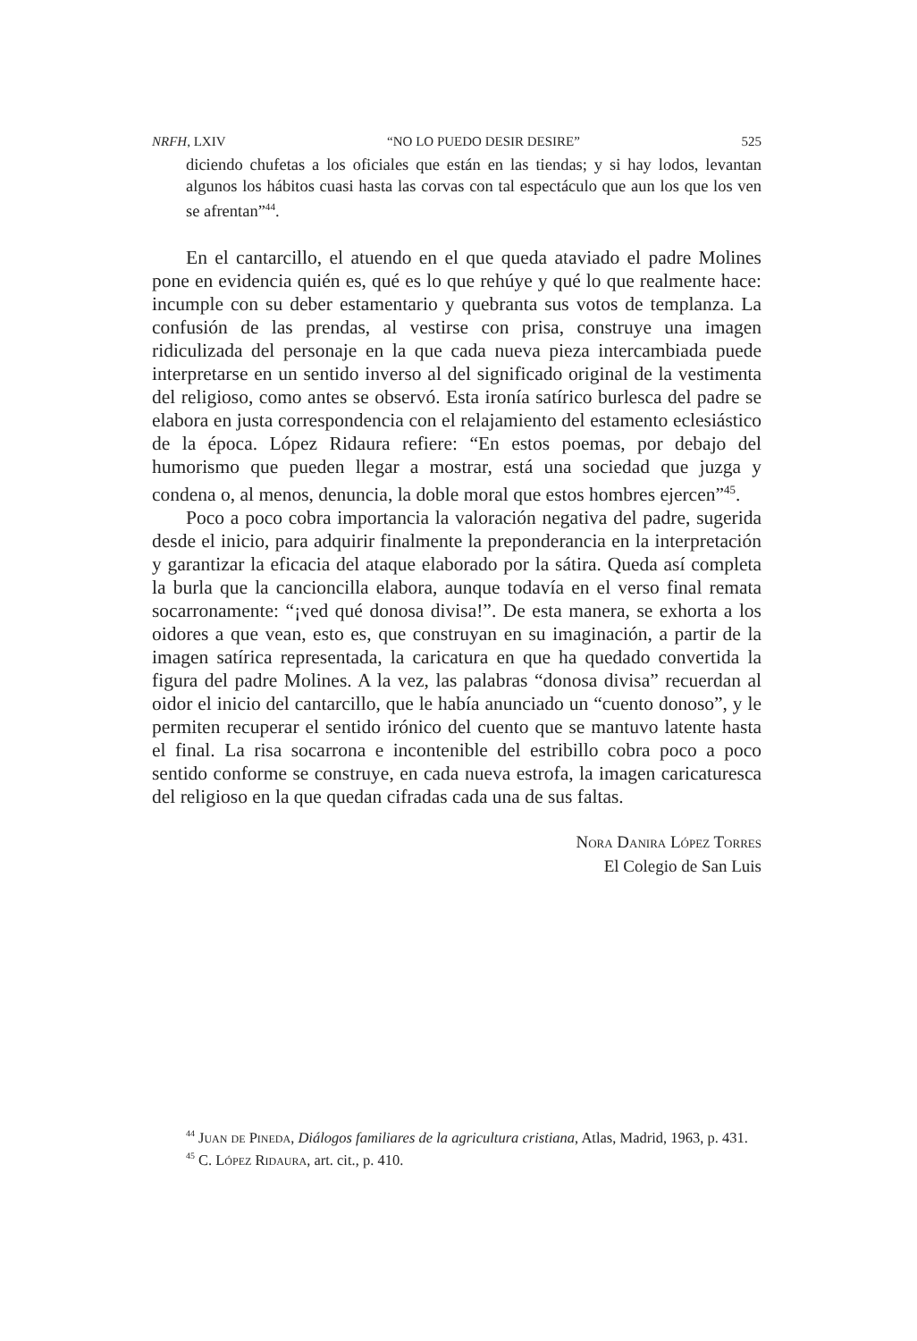NRFH, LXIV “NO LO PUEDO DESIR DESIRE” 525
diciendo chufetas a los oficiales que están en las tiendas; y si hay lodos, levantan algunos los hábitos cuasi hasta las corvas con tal espectáculo que aun los que los ven se afrentan”<sup>44</sup>.
En el cantarcillo, el atuendo en el que queda ataviado el padre Molines pone en evidencia quién es, qué es lo que rehúye y qué lo que realmente hace: incumple con su deber estamentario y quebranta sus votos de templanza. La confusión de las prendas, al vestirse con prisa, construye una imagen ridiculizada del personaje en la que cada nueva pieza intercambiada puede interpretarse en un sentido inverso al del significado original de la vestimenta del religioso, como antes se observó. Esta ironía satírico burlesca del padre se elabora en justa correspondencia con el relajamiento del estamento eclesiástico de la época. López Ridaura refiere: “En estos poemas, por debajo del humorismo que pueden llegar a mostrar, está una sociedad que juzga y condena o, al menos, denuncia, la doble moral que estos hombres ejercen”<sup>45</sup>.
Poco a poco cobra importancia la valoración negativa del padre, sugerida desde el inicio, para adquirir finalmente la preponderancia en la interpretación y garantizar la eficacia del ataque elaborado por la sátira. Queda así completa la burla que la cancioncilla elabora, aunque todavía en el verso final remata socarronamente: “¡ved qué donosa divisa!”. De esta manera, se exhorta a los oidores a que vean, esto es, que construyan en su imaginación, a partir de la imagen satírica representada, la caricatura en que ha quedado convertida la figura del padre Molines. A la vez, las palabras “donosa divisa” recuerdan al oidor el inicio del cantarcillo, que le había anunciado un “cuento donoso”, y le permiten recuperar el sentido irónico del cuento que se mantuvo latente hasta el final. La risa socarrona e incontenible del estribillo cobra poco a poco sentido conforme se construye, en cada nueva estrofa, la imagen caricaturesca del religioso en la que quedan cifradas cada una de sus faltas.
Nora Danira López Torres
El Colegio de San Luis
<sup>44</sup> Juan de Pineda, Diálogos familiares de la agricultura cristiana, Atlas, Madrid, 1963, p. 431.
<sup>45</sup> C. López Ridaura, art. cit., p. 410.